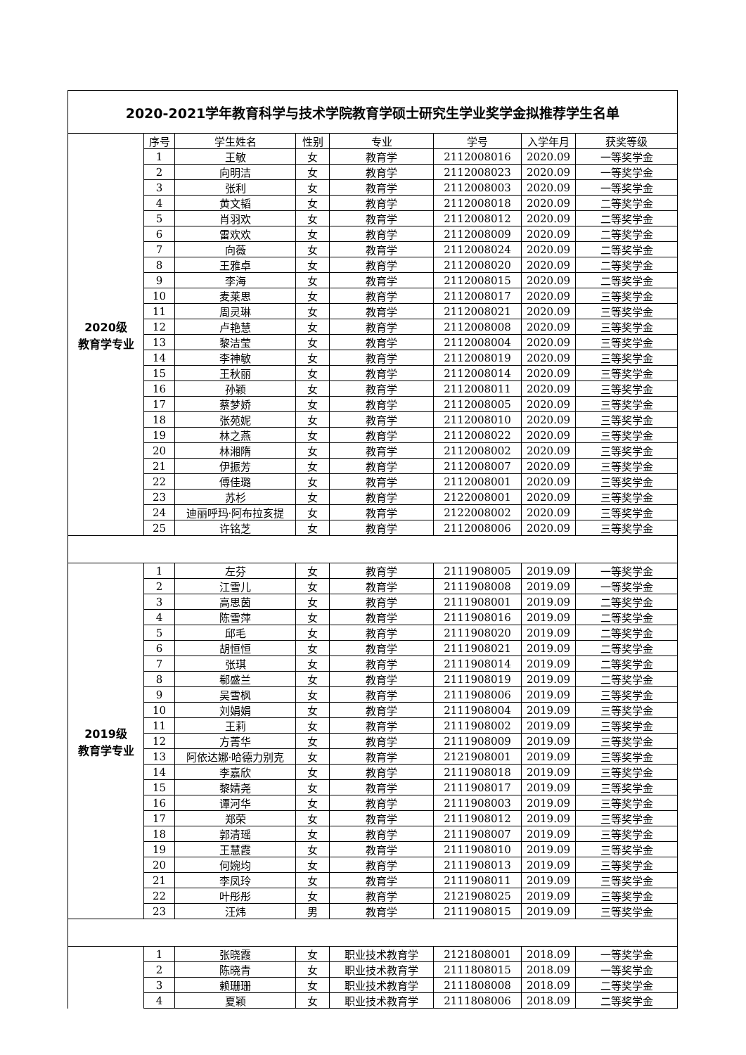| 2020-2021学年教育科学与技术学院教育学硕士研究生学业奖学金拟推荐学生名单 | | | | | | | |
| 2020级 教育学专业 | 序号 | 学生姓名 | 性别 | 专业 | 学号 | 入学年月 | 获奖等级 |
| | 1 | 王敏 | 女 | 教育学 | 2112008016 | 2020.09 | 一等奖学金 |
| | 2 | 向明洁 | 女 | 教育学 | 2112008023 | 2020.09 | 一等奖学金 |
| | 3 | 张利 | 女 | 教育学 | 2112008003 | 2020.09 | 一等奖学金 |
| | 4 | 黄文韬 | 女 | 教育学 | 2112008018 | 2020.09 | 二等奖学金 |
| | 5 | 肖羽欢 | 女 | 教育学 | 2112008012 | 2020.09 | 二等奖学金 |
| | 6 | 雷欢欢 | 女 | 教育学 | 2112008009 | 2020.09 | 二等奖学金 |
| | 7 | 向薇 | 女 | 教育学 | 2112008024 | 2020.09 | 二等奖学金 |
| | 8 | 王雅卓 | 女 | 教育学 | 2112008020 | 2020.09 | 二等奖学金 |
| | 9 | 李海 | 女 | 教育学 | 2112008015 | 2020.09 | 二等奖学金 |
| | 10 | 麦莱思 | 女 | 教育学 | 2112008017 | 2020.09 | 三等奖学金 |
| | 11 | 周灵琳 | 女 | 教育学 | 2112008021 | 2020.09 | 三等奖学金 |
| | 12 | 卢艳慧 | 女 | 教育学 | 2112008008 | 2020.09 | 三等奖学金 |
| | 13 | 黎洁莹 | 女 | 教育学 | 2112008004 | 2020.09 | 三等奖学金 |
| | 14 | 李神敏 | 女 | 教育学 | 2112008019 | 2020.09 | 三等奖学金 |
| | 15 | 王秋丽 | 女 | 教育学 | 2112008014 | 2020.09 | 三等奖学金 |
| | 16 | 孙颖 | 女 | 教育学 | 2112008011 | 2020.09 | 三等奖学金 |
| | 17 | 蔡梦娇 | 女 | 教育学 | 2112008005 | 2020.09 | 三等奖学金 |
| | 18 | 张苑妮 | 女 | 教育学 | 2112008010 | 2020.09 | 三等奖学金 |
| | 19 | 林之燕 | 女 | 教育学 | 2112008022 | 2020.09 | 三等奖学金 |
| | 20 | 林湘隋 | 女 | 教育学 | 2112008002 | 2020.09 | 三等奖学金 |
| | 21 | 伊振芳 | 女 | 教育学 | 2112008007 | 2020.09 | 三等奖学金 |
| | 22 | 傅佳璐 | 女 | 教育学 | 2112008001 | 2020.09 | 三等奖学金 |
| | 23 | 苏杉 | 女 | 教育学 | 2122008001 | 2020.09 | 三等奖学金 |
| | 24 | 迪丽呼玛·阿布拉亥提 | 女 | 教育学 | 2122008002 | 2020.09 | 三等奖学金 |
| | 25 | 许铭芝 | 女 | 教育学 | 2112008006 | 2020.09 | 三等奖学金 |
| 2019级 教育学专业 | 1 | 左芬 | 女 | 教育学 | 2111908005 | 2019.09 | 一等奖学金 |
| | 2 | 江雪儿 | 女 | 教育学 | 2111908008 | 2019.09 | 一等奖学金 |
| | 3 | 高思茵 | 女 | 教育学 | 2111908001 | 2019.09 | 二等奖学金 |
| | 4 | 陈雪萍 | 女 | 教育学 | 2111908016 | 2019.09 | 二等奖学金 |
| | 5 | 邱毛 | 女 | 教育学 | 2111908020 | 2019.09 | 二等奖学金 |
| | 6 | 胡恒恒 | 女 | 教育学 | 2111908021 | 2019.09 | 二等奖学金 |
| | 7 | 张琪 | 女 | 教育学 | 2111908014 | 2019.09 | 二等奖学金 |
| | 8 | 郗盛兰 | 女 | 教育学 | 2111908019 | 2019.09 | 二等奖学金 |
| | 9 | 吴雪枫 | 女 | 教育学 | 2111908006 | 2019.09 | 三等奖学金 |
| | 10 | 刘娟娟 | 女 | 教育学 | 2111908004 | 2019.09 | 三等奖学金 |
| | 11 | 王莉 | 女 | 教育学 | 2111908002 | 2019.09 | 三等奖学金 |
| | 12 | 方菁华 | 女 | 教育学 | 2111908009 | 2019.09 | 三等奖学金 |
| | 13 | 阿依达娜·哈德力别克 | 女 | 教育学 | 2121908001 | 2019.09 | 三等奖学金 |
| | 14 | 李嘉欣 | 女 | 教育学 | 2111908018 | 2019.09 | 三等奖学金 |
| | 15 | 黎婧尧 | 女 | 教育学 | 2111908017 | 2019.09 | 三等奖学金 |
| | 16 | 谭河华 | 女 | 教育学 | 2111908003 | 2019.09 | 三等奖学金 |
| | 17 | 郑荣 | 女 | 教育学 | 2111908012 | 2019.09 | 三等奖学金 |
| | 18 | 郭清瑶 | 女 | 教育学 | 2111908007 | 2019.09 | 三等奖学金 |
| | 19 | 王慧霞 | 女 | 教育学 | 2111908010 | 2019.09 | 三等奖学金 |
| | 20 | 何婉均 | 女 | 教育学 | 2111908013 | 2019.09 | 三等奖学金 |
| | 21 | 李凤玲 | 女 | 教育学 | 2111908011 | 2019.09 | 三等奖学金 |
| | 22 | 叶彤彤 | 女 | 教育学 | 2121908025 | 2019.09 | 三等奖学金 |
| | 23 | 汪炜 | 男 | 教育学 | 2111908015 | 2019.09 | 三等奖学金 |
| | 1 | 张晓霞 | 女 | 职业技术教育学 | 2121808001 | 2018.09 | 一等奖学金 |
| | 2 | 陈晓青 | 女 | 职业技术教育学 | 2111808015 | 2018.09 | 一等奖学金 |
| | 3 | 赖珊珊 | 女 | 职业技术教育学 | 2111808008 | 2018.09 | 二等奖学金 |
| | 4 | 夏颖 | 女 | 职业技术教育学 | 2111808006 | 2018.09 | 二等奖学金 |